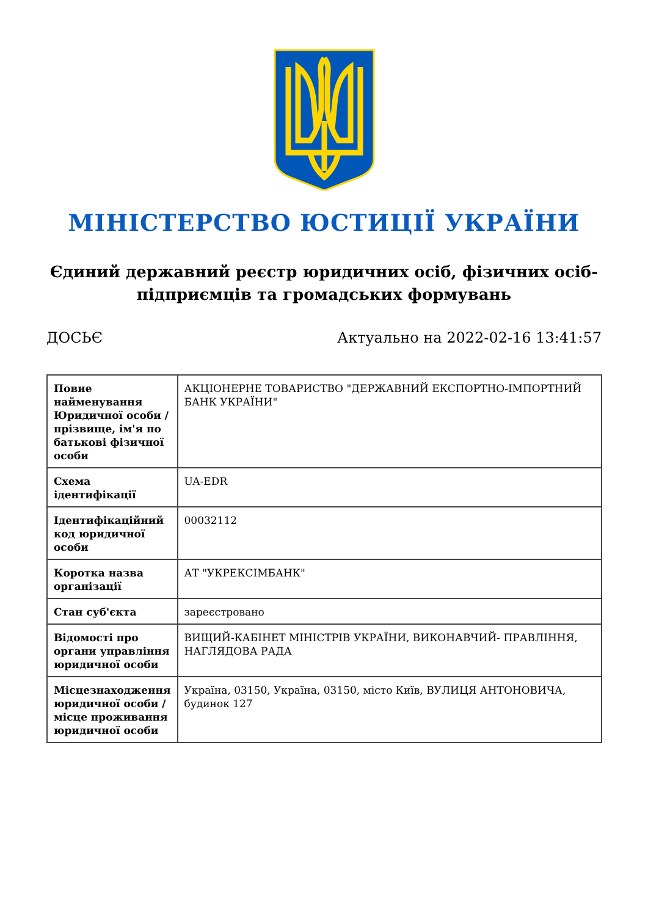МІНІСТЕРСТВО ЮСТИЦІЇ УКРАЇНИ
Єдиний державний реєстр юридичних осіб, фізичних осіб-підприємців та громадських формувань
ДОСЬЄ Актуально на 2022-02-16 13:41:57
| Повне найменування Юридичної особи / прізвище, ім'я по батькові фізичної особи | АКЦІОНЕРНЕ ТОВАРИСТВО "ДЕРЖАВНИЙ ЕКСПОРТНО-ІМПОРТНИЙ БАНК УКРАЇНИ" |
| Схема ідентифікації | UA-EDR |
| Ідентифікаційний код юридичної особи | 00032112 |
| Коротка назва організації | АТ "УКРЕКСІМБАНК" |
| Стан суб'єкта | зареєстровано |
| Відомості про органи управління юридичної особи | ВИЩИЙ-КАБІНЕТ МІНІСТРІВ УКРАЇНИ, ВИКОНАВЧИЙ- ПРАВЛІННЯ, НАГЛЯДОВА РАДА |
| Місцезнаходження юридичної особи / місце проживання юридичної особи | Україна, 03150, Україна, 03150, місто Київ, ВУЛИЦЯ АНТОНОВИЧА, будинок 127 |